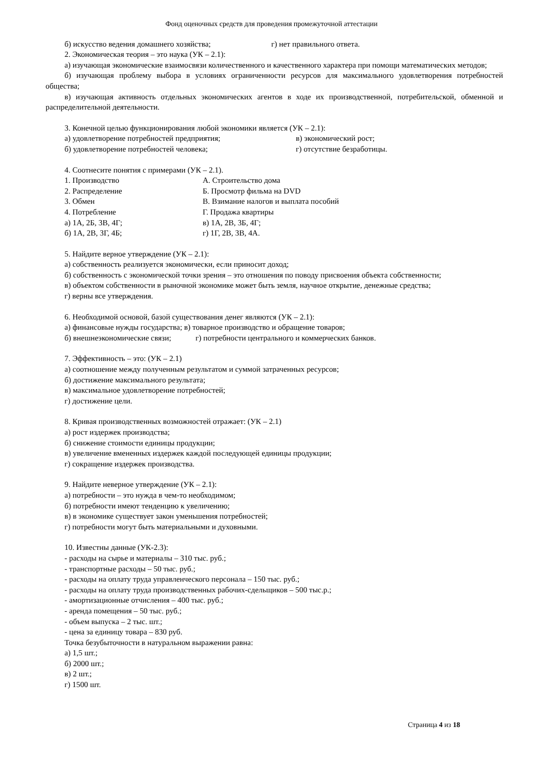Фонд оценочных средств для проведения промежуточной аттестации
б) искусство ведения домашнего хозяйства; г) нет правильного ответа.
2. Экономическая теория – это наука (УК – 2.1):
а) изучающая экономические взаимосвязи количественного и качественного характера при помощи математических методов;
б) изучающая проблему выбора в условиях ограниченности ресурсов для максимального удовлетворения потребностей общества;
в) изучающая активность отдельных экономических агентов в ходе их производственной, потребительской, обменной и распределительной деятельности.
3. Конечной целью функционирования любой экономики является (УК – 2.1):
а) удовлетворение потребностей предприятия; в) экономический рост;
б) удовлетворение потребностей человека; г) отсутствие безработицы.
4. Соотнесите понятия с примерами (УК – 2.1).
1. Производство А. Строительство дома
2. Распределение Б. Просмотр фильма на DVD
3. Обмен В. Взимание налогов и выплата пособий
4. Потребление Г. Продажа квартиры
а) 1А, 2Б, 3В, 4Г; в) 1А, 2В, 3Б, 4Г;
б) 1А, 2В, 3Г, 4Б; г) 1Г, 2В, 3В, 4А.
5. Найдите верное утверждение (УК – 2.1):
а) собственность реализуется экономически, если приносит доход;
б) собственность с экономической точки зрения – это отношения по поводу присвоения объекта собственности;
в) объектом собственности в рыночной экономике может быть земля, научное открытие, денежные средства;
г) верны все утверждения.
6. Необходимой основой, базой существования денег являются (УК – 2.1):
а) финансовые нужды государства; в) товарное производство и обращение товаров;
б) внешнеэкономические связи; г) потребности центрального и коммерческих банков.
7. Эффективность – это: (УК – 2.1)
а) соотношение между полученным результатом и суммой затраченных ресурсов;
б) достижение максимального результата;
в) максимальное удовлетворение потребностей;
г) достижение цели.
8. Кривая производственных возможностей отражает: (УК – 2.1)
а) рост издержек производства;
б) снижение стоимости единицы продукции;
в) увеличение вмененных издержек каждой последующей единицы продукции;
г) сокращение издержек производства.
9. Найдите неверное утверждение (УК – 2.1):
а) потребности – это нужда в чем-то необходимом;
б) потребности имеют тенденцию к увеличению;
в) в экономике существует закон уменьшения потребностей;
г) потребности могут быть материальными и духовными.
10. Известны данные (УК-2.3):
- расходы на сырье и материалы – 310 тыс. руб.;
- транспортные расходы – 50 тыс. руб.;
- расходы на оплату труда управленческого персонала – 150 тыс. руб.;
- расходы на оплату труда производственных рабочих-сдельщиков – 500 тыс.р.;
- амортизационные отчисления – 400 тыс. руб.;
- аренда помещения – 50 тыс. руб.;
- объем выпуска – 2 тыс. шт.;
- цена за единицу товара – 830 руб.
Точка безубыточности в натуральном выражении равна:
а) 1,5 шт.;
б) 2000 шт.;
в) 2 шт.;
г) 1500 шт.
Страница 4 из 18